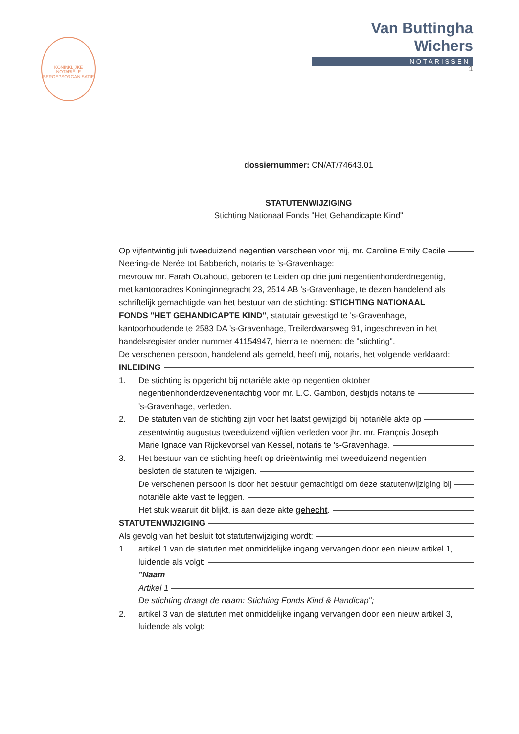KONINKLIJKE NOTARIËLE BEROEPSORGANISATIE
Van Buttingha Wichers
NOTARISSEN
1
dossiernummer: CN/AT/74643.01
STATUTENWIJZIGING
Stichting Nationaal Fonds "Het Gehandicapte Kind"
Op vijfentwintig juli tweeduizend negentien verscheen voor mij, mr. Caroline Emily Cecile
Neering-de Nerée tot Babberich, notaris te 's-Gravenhage:
mevrouw mr. Farah Ouahoud, geboren te Leiden op drie juni negentienhonderdnegentig,
met kantooradres Koninginnegracht 23, 2514 AB 's-Gravenhage, te dezen handelend als
schriftelijk gemachtigde van het bestuur van de stichting: STICHTING NATIONAAL
FONDS "HET GEHANDICAPTE KIND", statutair gevestigd te 's-Gravenhage,
kantoorhoudende te 2583 DA 's-Gravenhage, Treilerdwarsweg 91, ingeschreven in het
handelsregister onder nummer 41154947, hierna te noemen: de "stichting".
De verschenen persoon, handelend als gemeld, heeft mij, notaris, het volgende verklaard:
INLEIDING
1. De stichting is opgericht bij notariële akte op negentien oktober
negentienhonderdzevenentachtig voor mr. L.C. Gambon, destijds notaris te
's-Gravenhage, verleden.
2. De statuten van de stichting zijn voor het laatst gewijzigd bij notariële akte op
zesentwintig augustus tweeduizend vijftien verleden voor jhr. mr. François Joseph
Marie Ignace van Rijckevorsel van Kessel, notaris te 's-Gravenhage.
3. Het bestuur van de stichting heeft op drieëntwintig mei tweeduizend negentien
besloten de statuten te wijzigen.
De verschenen persoon is door het bestuur gemachtigd om deze statutenwijziging bij
notariële akte vast te leggen.
Het stuk waaruit dit blijkt, is aan deze akte gehecht.
STATUTENWIJZIGING
Als gevolg van het besluit tot statutenwijziging wordt:
1. artikel 1 van de statuten met onmiddelijke ingang vervangen door een nieuw artikel 1,
luidende als volgt:
"Naam
Artikel 1
De stichting draagt de naam: Stichting Fonds Kind & Handicap";
2. artikel 3 van de statuten met onmiddelijke ingang vervangen door een nieuw artikel 3,
luidende als volgt: